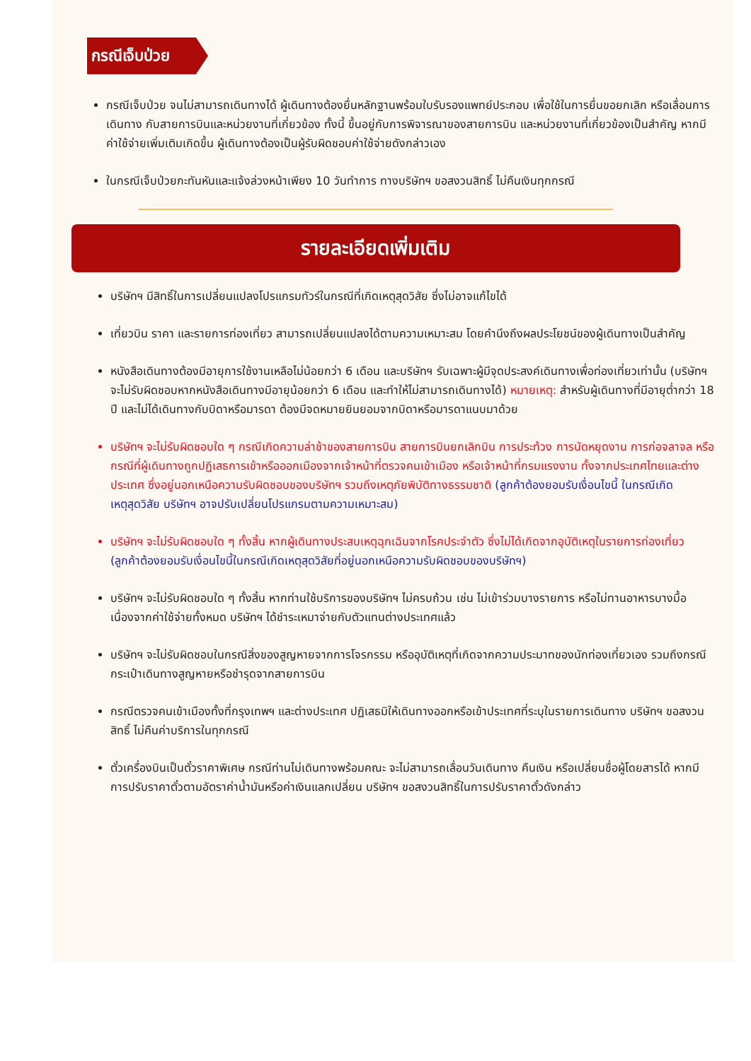กรณีเจ็บป่วย
กรณีเจ็บป่วย จนไม่สามารถเดินทางได้ ผู้เดินทางต้องยื่นหลักฐานพร้อมใบรับรองแพทย์ประกอบ เพื่อใช้ในการยื่นขอยกเลิก หรือเลื่อนการเดินทาง กับสายการบินและหน่วยงานที่เกี่ยวข้อง ทั้งนี้ ขึ้นอยู่กับการพิจารณาของสายการบิน และหน่วยงานที่เกี่ยวข้องเป็นสำคัญ หากมีค่าใช้จ่ายเพิ่มเติมเกิดขึ้น ผู้เดินทางต้องเป็นผู้รับผิดชอบค่าใช้จ่ายดังกล่าวเอง
ในกรณีเจ็บป่วยกะทันหันและแจ้งล่วงหน้าเพียง 10 วันทำการ ทางบริษัทฯ ขอสงวนสิทธิ์ ไม่คืนเงินทุกกรณี
รายละเอียดเพิ่มเติม
บริษัทฯ มีสิทธิ์ในการเปลี่ยนแปลงโปรแกรมทัวร์ในกรณีที่เกิดเหตุสุดวิสัย ซึ่งไม่อาจแก้ไขได้
เที่ยวบิน ราคา และรายการท่องเที่ยว สามารถเปลี่ยนแปลงได้ตามความเหมาะสม โดยคำนึงถึงผลประโยชน์ของผู้เดินทางเป็นสำคัญ
หนังสือเดินทางต้องมีอายุการใช้งานเหลือไม่น้อยกว่า 6 เดือน และบริษัทฯ รับเฉพาะผู้มีจุดประสงค์เดินทางเพื่อท่องเที่ยวเท่านั้น (บริษัทฯ จะไม่รับผิดชอบหากหนังสือเดินทางมีอายุน้อยกว่า 6 เดือน และทำให้ไม่สามารถเดินทางได้) หมายเหตุ: สำหรับผู้เดินทางที่มีอายุต่ำกว่า 18 ปี และไม่ได้เดินทางกับบิดาหรือมารดา ต้องมีจดหมายยินยอมจากบิดาหรือมารดาแนบมาด้วย
บริษัทฯ จะไม่รับผิดชอบใด ๆ กรณีเกิดความล่าช้าของสายการบิน สายการบินยกเลิกบิน การประท้วง การนัดหยุดงาน การก่อจลาจล หรือกรณีที่ผู้เดินทางถูกปฏิเสธการเข้าหรือออกเมืองจากเจ้าหน้าที่ตรวจคนเข้าเมือง หรือเจ้าหน้าที่กรมแรงงาน ทั้งจากประเทศไทยและต่างประเทศ ซึ่งอยู่นอกเหนือความรับผิดชอบของบริษัทฯ รวมถึงเหตุภัยพิบัติทางธรรมชาติ (ลูกค้าต้องยอมรับเงื่อนไขนี้ ในกรณีเกิดเหตุสุดวิสัย บริษัทฯ อาจปรับเปลี่ยนโปรแกรมตามความเหมาะสม)
บริษัทฯ จะไม่รับผิดชอบใด ๆ ทั้งสิ้น หากผู้เดินทางประสบเหตุฉุกเฉินจากโรคประจำตัว ซึ่งไม่ได้เกิดจากอุบัติเหตุในรายการท่องเที่ยว (ลูกค้าต้องยอมรับเงื่อนไขนี้ในกรณีเกิดเหตุสุดวิสัยที่อยู่นอกเหนือความรับผิดชอบของบริษัทฯ)
บริษัทฯ จะไม่รับผิดชอบใด ๆ ทั้งสิ้น หากท่านใช้บริการของบริษัทฯ ไม่ครบถ้วน เช่น ไม่เข้าร่วมบางรายการ หรือไม่ทานอาหารบางมื้อ เนื่องจากค่าใช้จ่ายทั้งหมด บริษัทฯ ได้ชำระเหมาจ่ายกับตัวแทนต่างประเทศแล้ว
บริษัทฯ จะไม่รับผิดชอบในกรณีสิ่งของสูญหายจากการโจรกรรม หรืออุบัติเหตุที่เกิดจากความประมาทของนักท่องเที่ยวเอง รวมถึงกรณีกระเป๋าเดินทางสูญหายหรือชำรุดจากสายการบิน
กรณีตรวจคนเข้าเมืองทั้งที่กรุงเทพฯ และต่างประเทศ ปฏิเสธมิให้เดินทางออกหรือเข้าประเทศที่ระบุในรายการเดินทาง บริษัทฯ ขอสงวนสิทธิ์ ไม่คืนค่าบริการในทุกกรณี
ตั๋วเครื่องบินเป็นตั๋วราคาพิเศษ กรณีท่านไม่เดินทางพร้อมคณะ จะไม่สามารถเลื่อนวันเดินทาง คืนเงิน หรือเปลี่ยนชื่อผู้โดยสารได้ หากมีการปรับราคาตั๋วตามอัตราค่าน้ำมันหรือค่าเงินแลกเปลี่ยน บริษัทฯ ขอสงวนสิทธิ์ในการปรับราคาตั๋วดังกล่าว